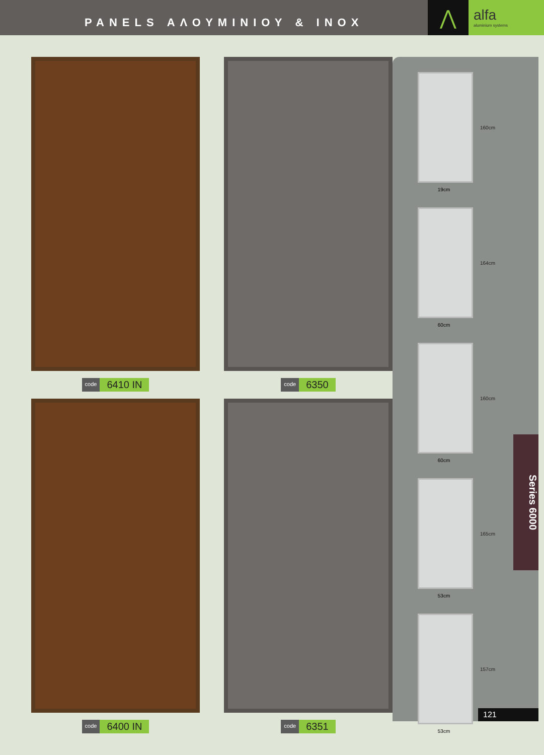PANELS ΑΛΟΥΜΙΝΙΟΥ & INOX
⋀
alfa
aluminium systems
code 6410 IN
code 6350
code 6400 IN
code 6351
160cm
19cm
164cm
60cm
160cm
60cm
165cm
53cm
157cm
53cm
Series 6000
121